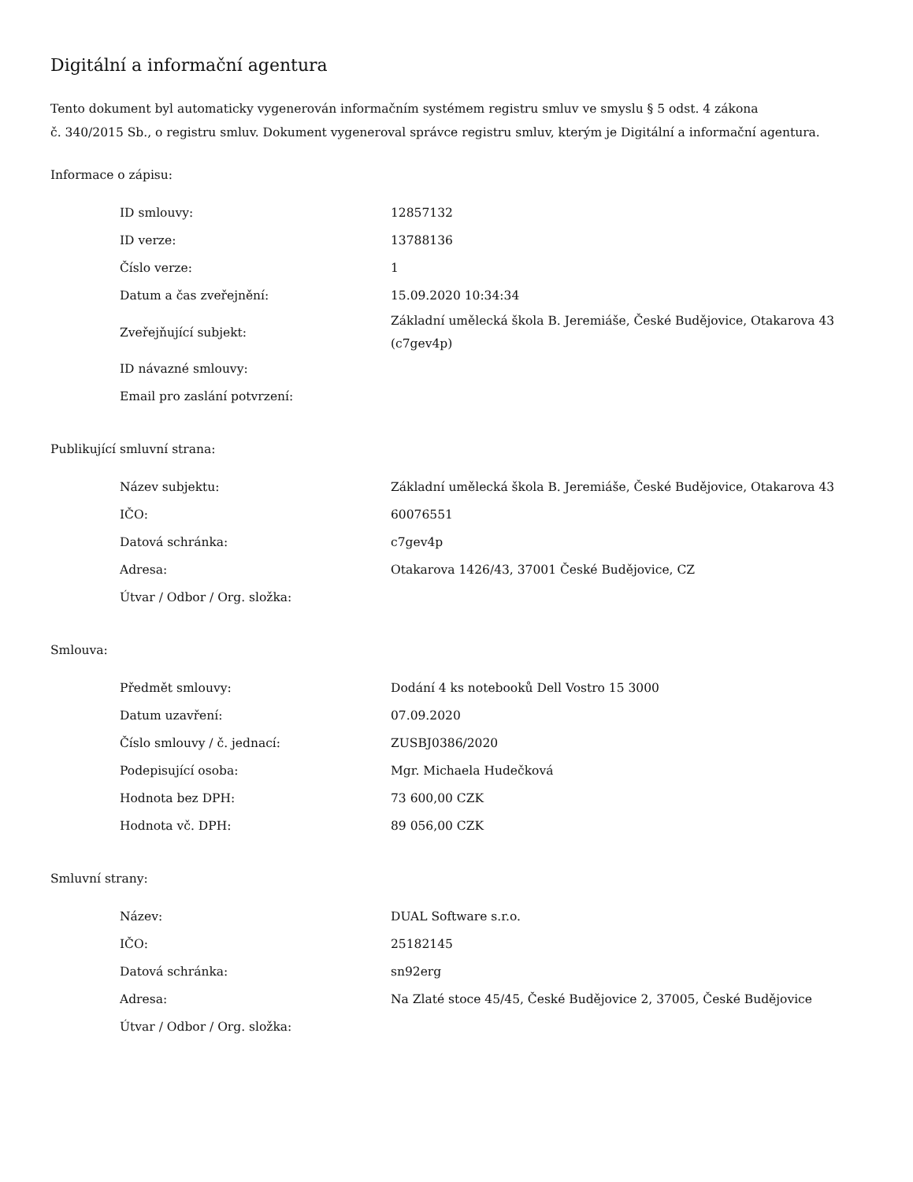Digitální a informační agentura
Tento dokument byl automaticky vygenerován informačním systémem registru smluv ve smyslu § 5 odst. 4 zákona
č. 340/2015 Sb., o registru smluv. Dokument vygeneroval správce registru smluv, kterým je Digitální a informační agentura.
Informace o zápisu:
| ID smlouvy: | 12857132 |
| ID verze: | 13788136 |
| Číslo verze: | 1 |
| Datum a čas zveřejnění: | 15.09.2020 10:34:34 |
| Zveřejňující subjekt: | Základní umělecká škola B. Jeremiáše, České Budějovice, Otakarova 43 (c7gev4p) |
| ID návazné smlouvy: | |
| Email pro zaslání potvrzení: | |
Publikující smluvní strana:
| Název subjektu: | Základní umělecká škola B. Jeremiáše, České Budějovice, Otakarova 43 |
| IČO: | 60076551 |
| Datová schránka: | c7gev4p |
| Adresa: | Otakarova 1426/43, 37001 České Budějovice, CZ |
| Útvar / Odbor / Org. složka: | |
Smlouva:
| Předmět smlouvy: | Dodání 4 ks notebooků Dell Vostro 15 3000 |
| Datum uzavření: | 07.09.2020 |
| Číslo smlouvy / č. jednací: | ZUSBJ0386/2020 |
| Podepisující osoba: | Mgr. Michaela Hudečková |
| Hodnota bez DPH: | 73 600,00 CZK |
| Hodnota vč. DPH: | 89 056,00 CZK |
Smluvní strany:
| Název: | DUAL Software s.r.o. |
| IČO: | 25182145 |
| Datová schránka: | sn92erg |
| Adresa: | Na Zlaté stoce 45/45, České Budějovice 2, 37005, České Budějovice |
| Útvar / Odbor / Org. složka: | |